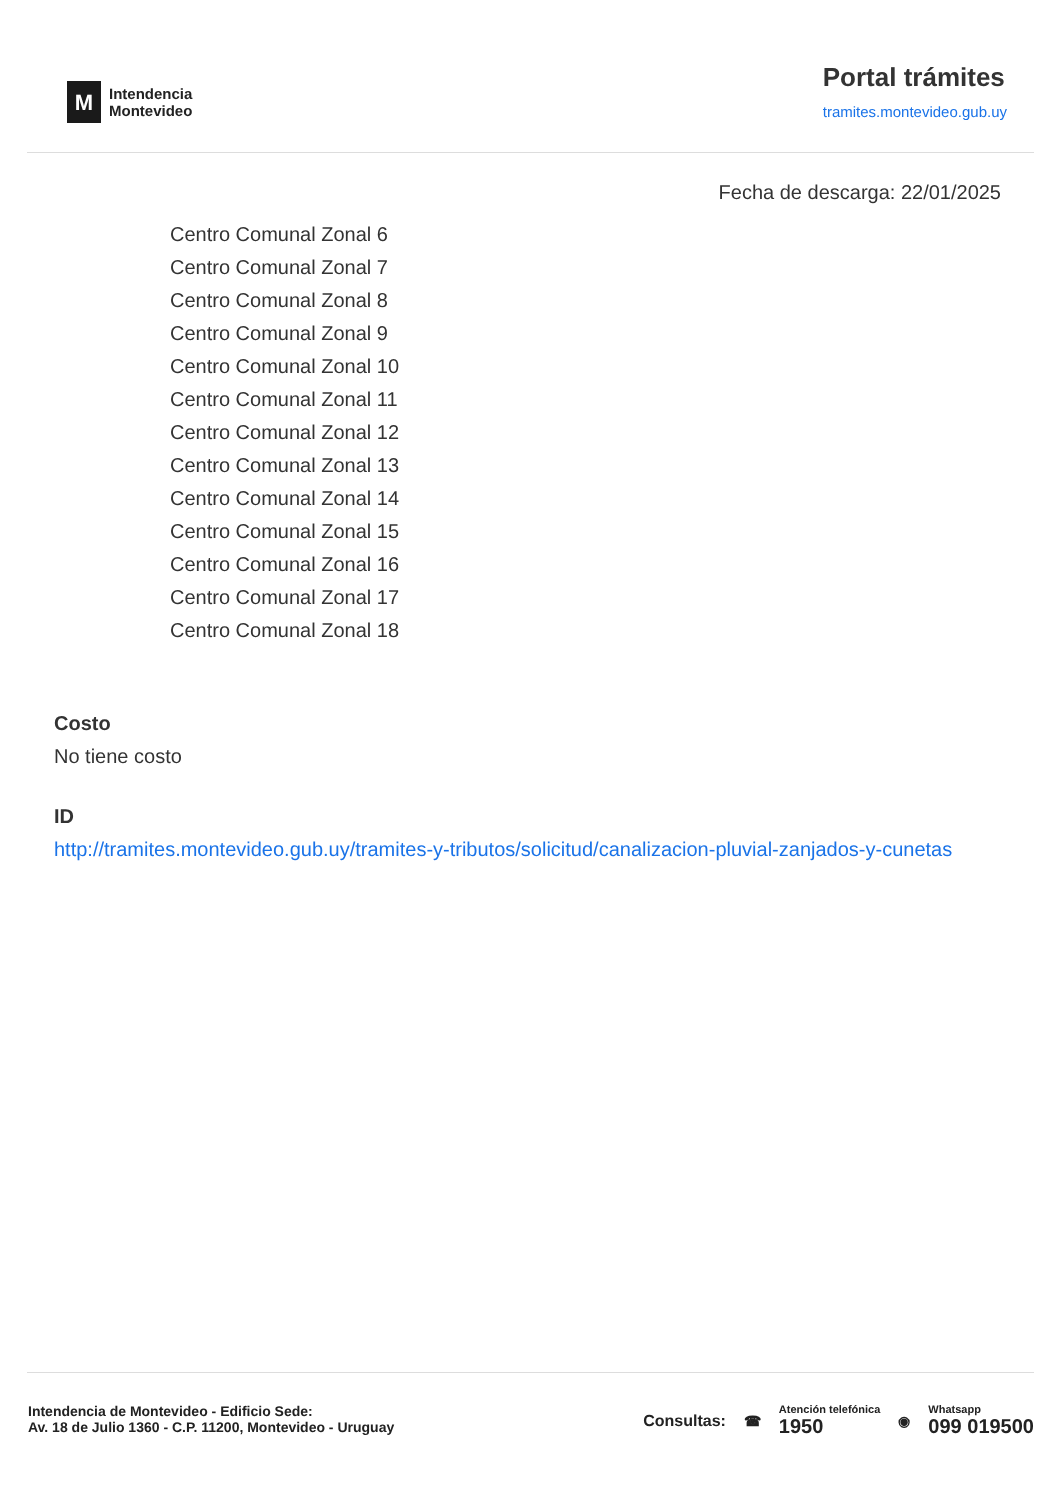M
Intendencia
Montevideo
Portal trámites
tramites.montevideo.gub.uy
Fecha de descarga: 22/01/2025
Centro Comunal Zonal 6
Centro Comunal Zonal 7
Centro Comunal Zonal 8
Centro Comunal Zonal 9
Centro Comunal Zonal 10
Centro Comunal Zonal 11
Centro Comunal Zonal 12
Centro Comunal Zonal 13
Centro Comunal Zonal 14
Centro Comunal Zonal 15
Centro Comunal Zonal 16
Centro Comunal Zonal 17
Centro Comunal Zonal 18
Costo
No tiene costo
ID
http://tramites.montevideo.gub.uy/tramites-y-tributos/solicitud/canalizacion-pluvial-zanjados-y-cunetas
Intendencia de Montevideo - Edificio Sede:
Av. 18 de Julio 1360 - C.P. 11200, Montevideo - Uruguay
Consultas: ☎ Atención telefónica
1950 ◉ Whatsapp
099 019500